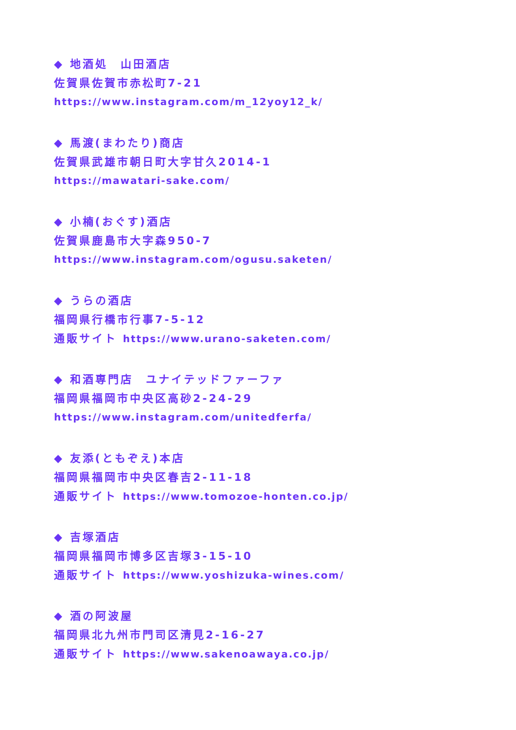◆ 地酒処　山田酒店
佐賀県佐賀市赤松町7-21
https://www.instagram.com/m_12yoy12_k/
◆ 馬渡(まわたり)商店
佐賀県武雄市朝日町大字甘久2014-1
https://mawatari-sake.com/
◆ 小楠(おぐす)酒店
佐賀県鹿島市大字森950-7
https://www.instagram.com/ogusu.saketen/
◆ うらの酒店
福岡県行橋市行事7-5-12
通販サイト https://www.urano-saketen.com/
◆ 和酒専門店　ユナイテッドファーファ
福岡県福岡市中央区高砂2-24-29
https://www.instagram.com/unitedferfa/
◆ 友添(ともぞえ)本店
福岡県福岡市中央区春吉2-11-18
通販サイト https://www.tomozoe-honten.co.jp/
◆ 吉塚酒店
福岡県福岡市博多区吉塚3-15-10
通販サイト https://www.yoshizuka-wines.com/
◆ 酒の阿波屋
福岡県北九州市門司区清見2-16-27
通販サイト https://www.sakenoawaya.co.jp/